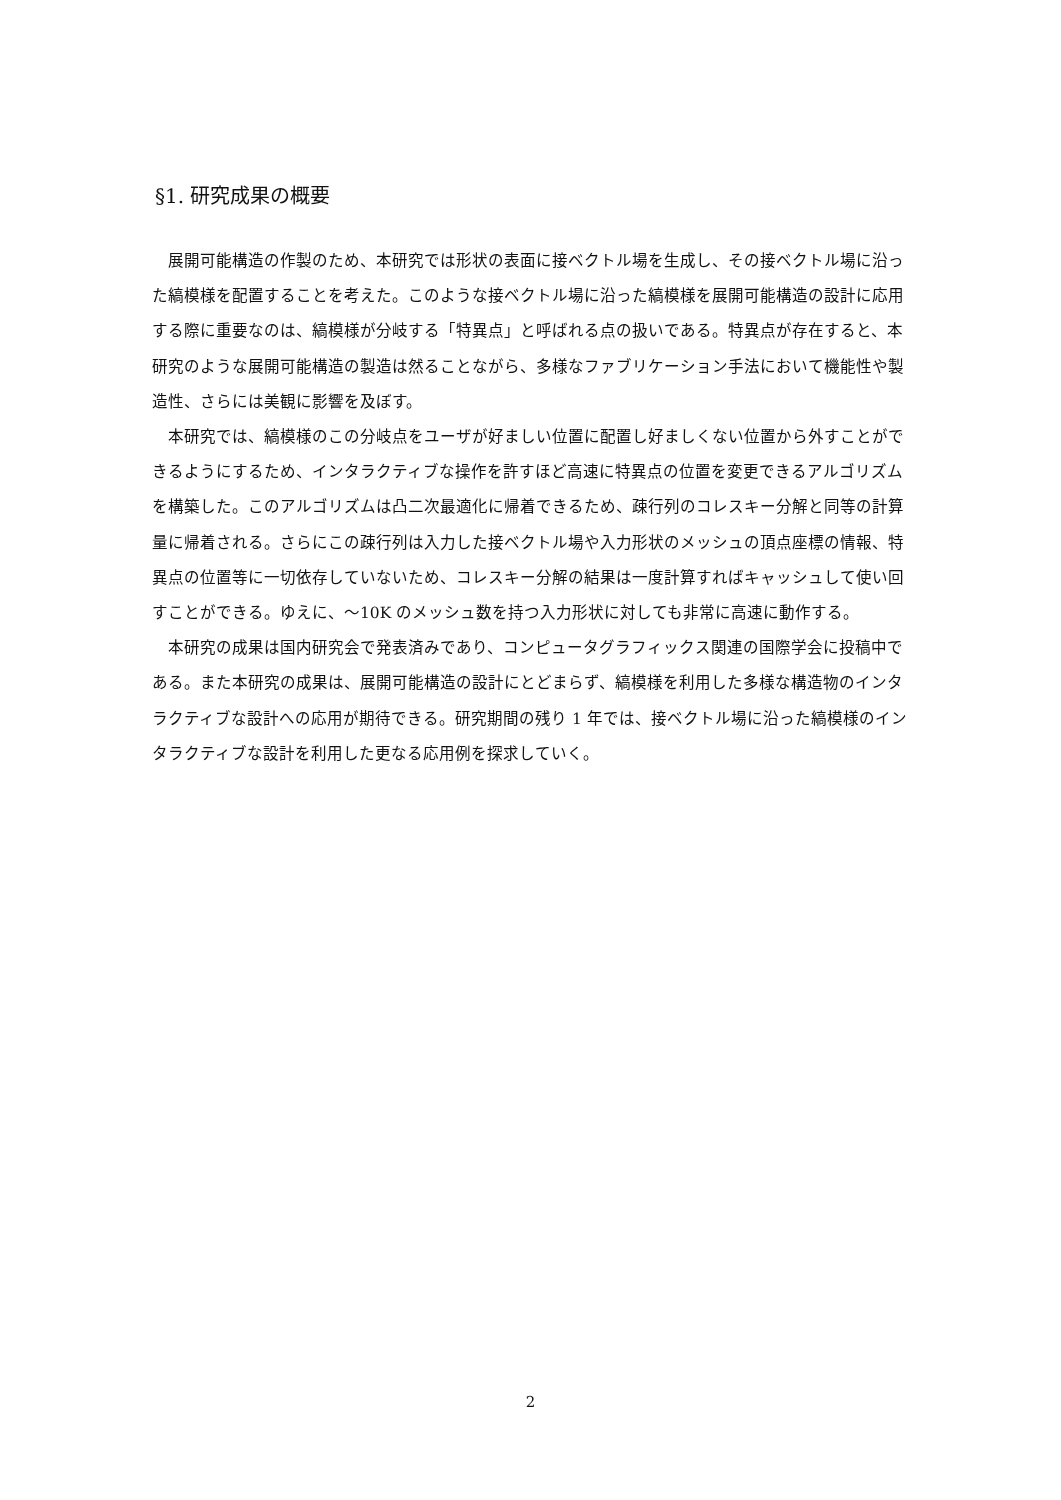§1. 研究成果の概要
展開可能構造の作製のため、本研究では形状の表面に接ベクトル場を生成し、その接ベクトル場に沿った縞模様を配置することを考えた。このような接ベクトル場に沿った縞模様を展開可能構造の設計に応用する際に重要なのは、縞模様が分岐する「特異点」と呼ばれる点の扱いである。特異点が存在すると、本研究のような展開可能構造の製造は然ることながら、多様なファブリケーション手法において機能性や製造性、さらには美観に影響を及ぼす。
本研究では、縞模様のこの分岐点をユーザが好ましい位置に配置し好ましくない位置から外すことができるようにするため、インタラクティブな操作を許すほど高速に特異点の位置を変更できるアルゴリズムを構築した。このアルゴリズムは凸二次最適化に帰着できるため、疎行列のコレスキー分解と同等の計算量に帰着される。さらにこの疎行列は入力した接ベクトル場や入力形状のメッシュの頂点座標の情報、特異点の位置等に一切依存していないため、コレスキー分解の結果は一度計算すればキャッシュして使い回すことができる。ゆえに、～10K のメッシュ数を持つ入力形状に対しても非常に高速に動作する。
本研究の成果は国内研究会で発表済みであり、コンピュータグラフィックス関連の国際学会に投稿中である。また本研究の成果は、展開可能構造の設計にとどまらず、縞模様を利用した多様な構造物のインタラクティブな設計への応用が期待できる。研究期間の残り 1 年では、接ベクトル場に沿った縞模様のインタラクティブな設計を利用した更なる応用例を探求していく。
2